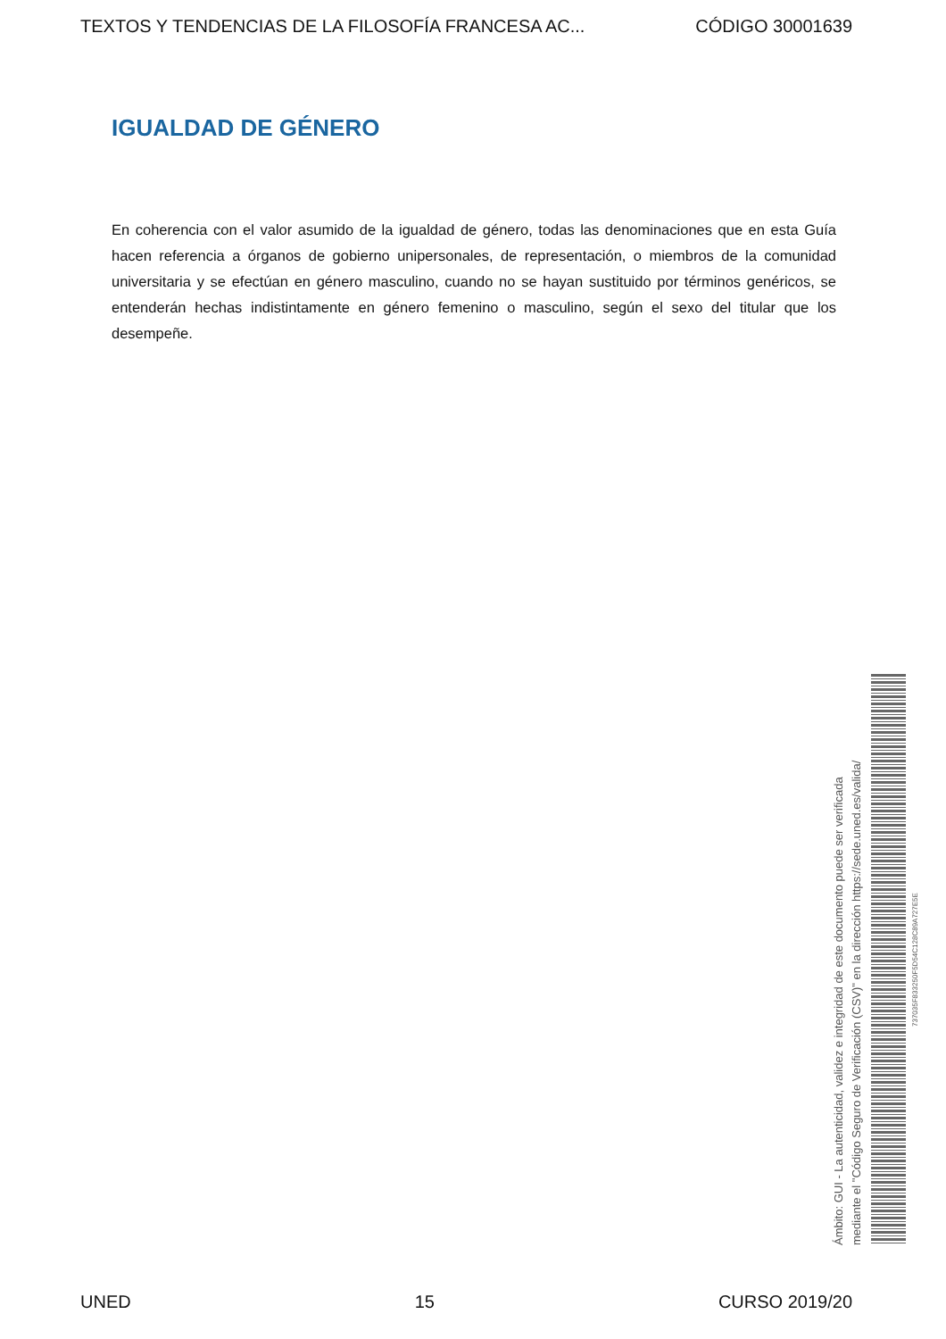TEXTOS Y TENDENCIAS DE LA FILOSOFÍA FRANCESA AC... CÓDIGO 30001639
IGUALDAD DE GÉNERO
En coherencia con el valor asumido de la igualdad de género, todas las denominaciones que en esta Guía hacen referencia a órganos de gobierno unipersonales, de representación, o miembros de la comunidad universitaria y se efectúan en género masculino, cuando no se hayan sustituido por términos genéricos, se entenderán hechas indistintamente en género femenino o masculino, según el sexo del titular que los desempeñe.
Ámbito: GUI - La autenticidad, validez e integridad de este documento puede ser verificada
mediante el "Código Seguro de Verificación (CSV)" en la dirección https://sede.uned.es/valida/
737035F833250F5D54C128C89A727E5E
UNED 15 CURSO 2019/20